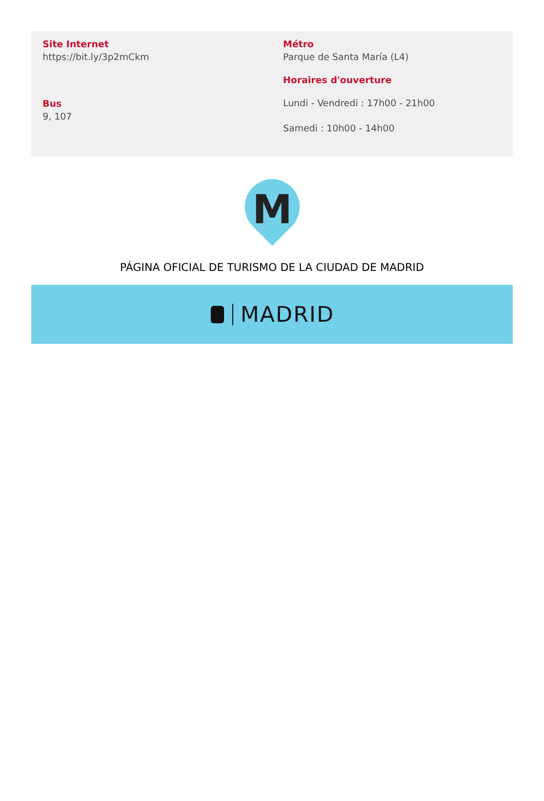Site Internet
https://bit.ly/3p2mCkm
Bus
9, 107
Métro
Parque de Santa María (L4)
Horaires d'ouverture
Lundi - Vendredi : 17h00 - 21h00
Samedi : 10h00 - 14h00
M
PÁGINA OFICIAL DE TURISMO DE LA CIUDAD DE MADRID
MADRID